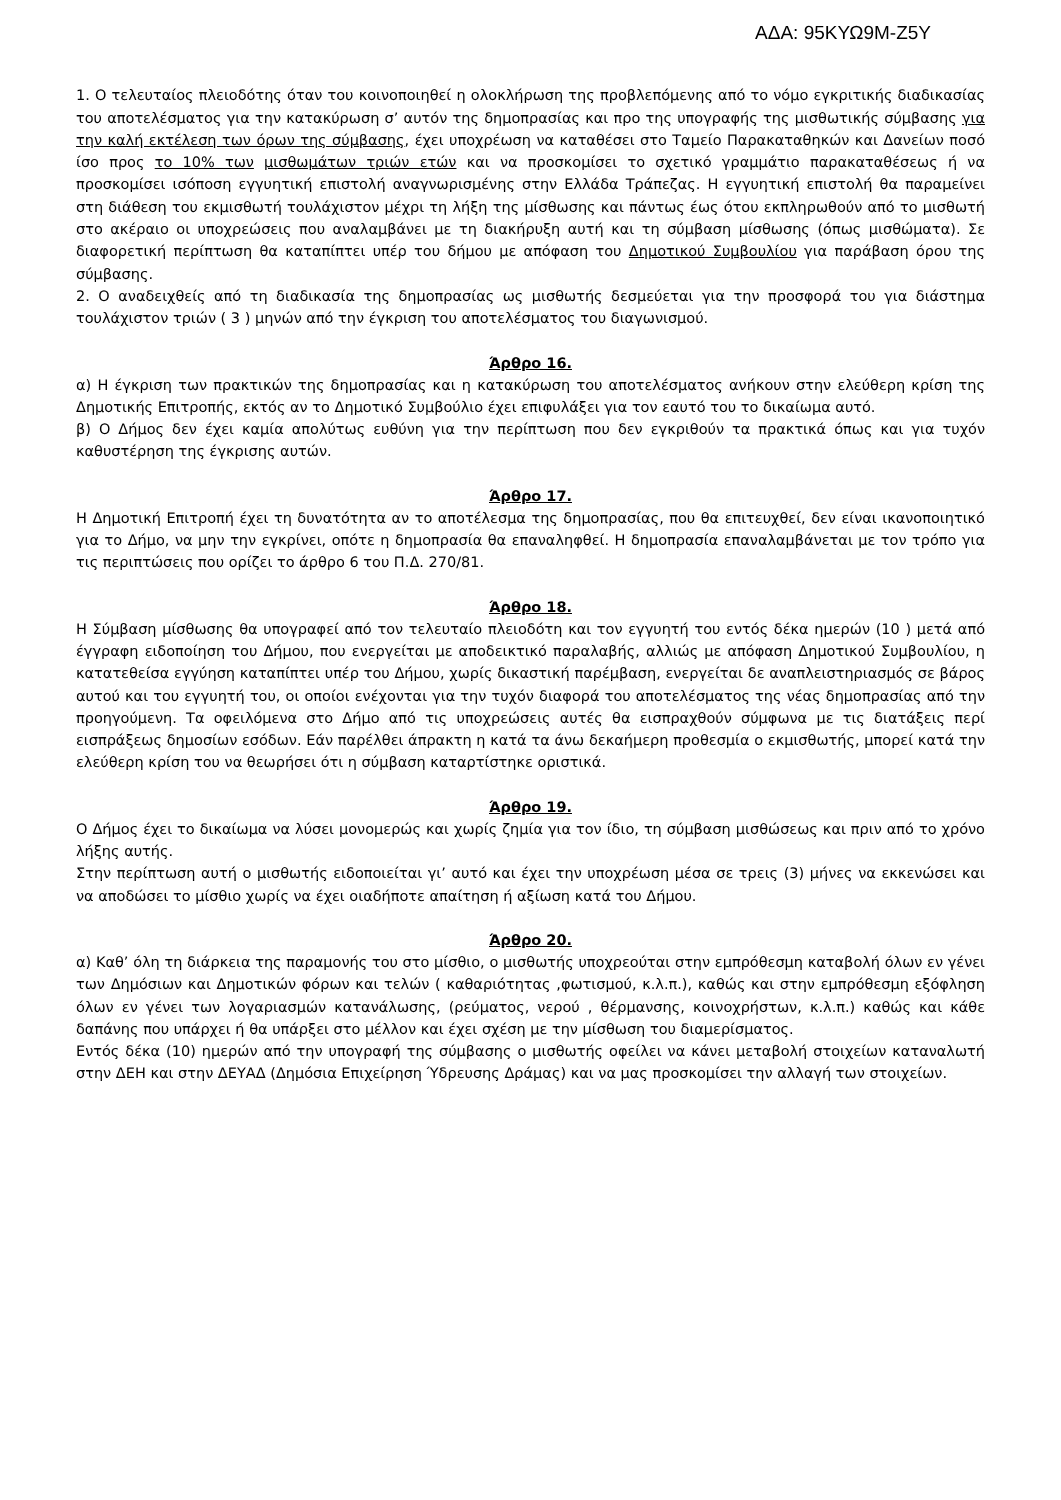ΑΔΑ: 95ΚΥΩ9Μ-Ζ5Υ
1. Ο τελευταίος πλειοδότης όταν του κοινοποιηθεί η ολοκλήρωση της προβλεπόμενης από το νόμο εγκριτικής διαδικασίας του αποτελέσματος για την κατακύρωση σ’ αυτόν της δημοπρασίας και προ της υπογραφής της μισθωτικής σύμβασης για την καλή εκτέλεση των όρων της σύμβασης, έχει υποχρέωση να καταθέσει στο Ταμείο Παρακαταθηκών και Δανείων ποσό ίσο προς το 10% των μισθωμάτων τριών ετών και να προσκομίσει το σχετικό γραμμάτιο παρακαταθέσεως ή να προσκομίσει ισόποση εγγυητική επιστολή αναγνωρισμένης στην Ελλάδα Τράπεζας. Η εγγυητική επιστολή θα παραμείνει στη διάθεση του εκμισθωτή τουλάχιστον μέχρι τη λήξη της μίσθωσης και πάντως έως ότου εκπληρωθούν από το μισθωτή στο ακέραιο οι υποχρεώσεις που αναλαμβάνει με τη διακήρυξη αυτή και τη σύμβαση μίσθωσης (όπως μισθώματα). Σε διαφορετική περίπτωση θα καταπίπτει υπέρ του δήμου με απόφαση του Δημοτικού Συμβουλίου για παράβαση όρου της σύμβασης.
2. Ο αναδειχθείς από τη διαδικασία της δημοπρασίας ως μισθωτής δεσμεύεται για την προσφορά του για διάστημα τουλάχιστον τριών ( 3 ) μηνών από την έγκριση του αποτελέσματος του διαγωνισμού.
Άρθρο 16.
α) Η έγκριση των πρακτικών της δημοπρασίας και η κατακύρωση του αποτελέσματος ανήκουν στην ελεύθερη κρίση της Δημοτικής Επιτροπής, εκτός αν το Δημοτικό Συμβούλιο έχει επιφυλάξει για τον εαυτό του το δικαίωμα αυτό.
β) Ο Δήμος δεν έχει καμία απολύτως ευθύνη για την περίπτωση που δεν εγκριθούν τα πρακτικά όπως και για τυχόν καθυστέρηση της έγκρισης αυτών.
Άρθρο 17.
Η Δημοτική Επιτροπή έχει τη δυνατότητα αν το αποτέλεσμα της δημοπρασίας, που θα επιτευχθεί, δεν είναι ικανοποιητικό για το Δήμο, να μην την εγκρίνει, οπότε η δημοπρασία θα επαναληφθεί. Η δημοπρασία επαναλαμβάνεται με τον τρόπο για τις περιπτώσεις που ορίζει το άρθρο 6 του Π.Δ. 270/81.
Άρθρο 18.
Η Σύμβαση μίσθωσης θα υπογραφεί από τον τελευταίο πλειοδότη και τον εγγυητή του εντός δέκα ημερών (10 ) μετά από έγγραφη ειδοποίηση του Δήμου, που ενεργείται με αποδεικτικό παραλαβής, αλλιώς με απόφαση Δημοτικού Συμβουλίου, η κατατεθείσα εγγύηση καταπίπτει υπέρ του Δήμου, χωρίς δικαστική παρέμβαση, ενεργείται δε αναπλειστηριασμός σε βάρος αυτού και του εγγυητή του, οι οποίοι ενέχονται για την τυχόν διαφορά του αποτελέσματος της νέας δημοπρασίας από την προηγούμενη. Τα οφειλόμενα στο Δήμο από τις υποχρεώσεις αυτές θα εισπραχθούν σύμφωνα με τις διατάξεις περί εισπράξεως δημοσίων εσόδων. Εάν παρέλθει άπρακτη η κατά τα άνω δεκαήμερη προθεσμία ο εκμισθωτής, μπορεί κατά την ελεύθερη κρίση του να θεωρήσει ότι η σύμβαση καταρτίστηκε οριστικά.
Άρθρο 19.
Ο Δήμος έχει το δικαίωμα να λύσει μονομερώς και χωρίς ζημία για τον ίδιο, τη σύμβαση μισθώσεως και πριν από το χρόνο λήξης αυτής.
Στην περίπτωση αυτή ο μισθωτής ειδοποιείται γι’ αυτό και έχει την υποχρέωση μέσα σε τρεις (3) μήνες να εκκενώσει και να αποδώσει το μίσθιο χωρίς να έχει οιαδήποτε απαίτηση ή αξίωση κατά του Δήμου.
Άρθρο 20.
α) Καθ’ όλη τη διάρκεια της παραμονής του στο μίσθιο, ο μισθωτής υποχρεούται στην εμπρόθεσμη καταβολή όλων εν γένει των Δημόσιων και Δημοτικών φόρων και τελών ( καθαριότητας ,φωτισμού, κ.λ.π.), καθώς και στην εμπρόθεσμη εξόφληση όλων εν γένει των λογαριασμών κατανάλωσης, (ρεύματος, νερού , θέρμανσης, κοινοχρήστων, κ.λ.π.) καθώς και κάθε δαπάνης που υπάρχει ή θα υπάρξει στο μέλλον και έχει σχέση με την μίσθωση του διαμερίσματος.
Εντός δέκα (10) ημερών από την υπογραφή της σύμβασης ο μισθωτής οφείλει να κάνει μεταβολή στοιχείων καταναλωτή στην ΔΕΗ και στην ΔΕΥΑΔ (Δημόσια Επιχείρηση Ύδρευσης Δράμας) και να μας προσκομίσει την αλλαγή των στοιχείων.